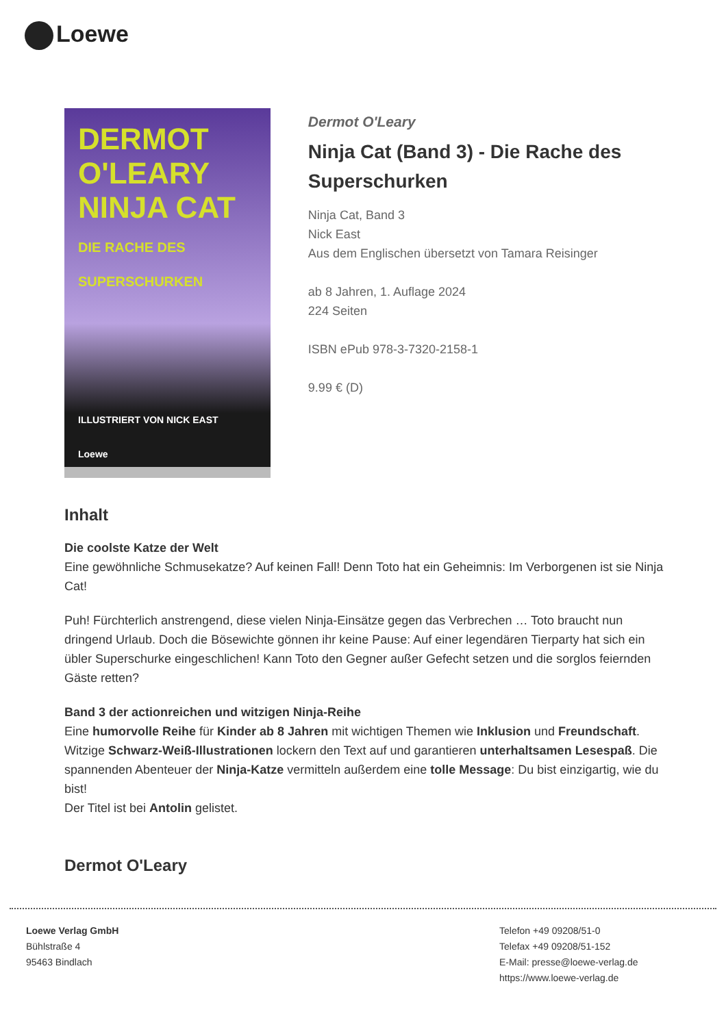Loewe
DERMOT O'LEARY
NINJA CAT
DIE RACHE DES SUPERSCHURKEN
ILLUSTRIERT VON NICK EAST
Loewe
Dermot O'Leary
Ninja Cat (Band 3) - Die Rache des Superschurken
Ninja Cat, Band 3
Nick East
Aus dem Englischen übersetzt von Tamara Reisinger
ab 8 Jahren, 1. Auflage 2024
224 Seiten
ISBN ePub 978-3-7320-2158-1
9.99 € (D)
Inhalt
Die coolste Katze der Welt
Eine gewöhnliche Schmusekatze? Auf keinen Fall! Denn Toto hat ein Geheimnis: Im Verborgenen ist sie Ninja Cat!
Puh! Fürchterlich anstrengend, diese vielen Ninja-Einsätze gegen das Verbrechen … Toto braucht nun dringend Urlaub. Doch die Bösewichte gönnen ihr keine Pause: Auf einer legendären Tierparty hat sich ein übler Superschurke eingeschlichen! Kann Toto den Gegner außer Gefecht setzen und die sorglos feiernden Gäste retten?
Band 3 der actionreichen und witzigen Ninja-Reihe
Eine humorvolle Reihe für Kinder ab 8 Jahren mit wichtigen Themen wie Inklusion und Freundschaft. Witzige Schwarz-Weiß-Illustrationen lockern den Text auf und garantieren unterhaltsamen Lesespaß. Die spannenden Abenteuer der Ninja-Katze vermitteln außerdem eine tolle Message: Du bist einzigartig, wie du bist!
Der Titel ist bei Antolin gelistet.
Dermot O'Leary
Loewe Verlag GmbH
Bühlstraße 4
95463 Bindlach
Telefon +49 09208/51-0
Telefax +49 09208/51-152
E-Mail: presse@loewe-verlag.de
https://www.loewe-verlag.de